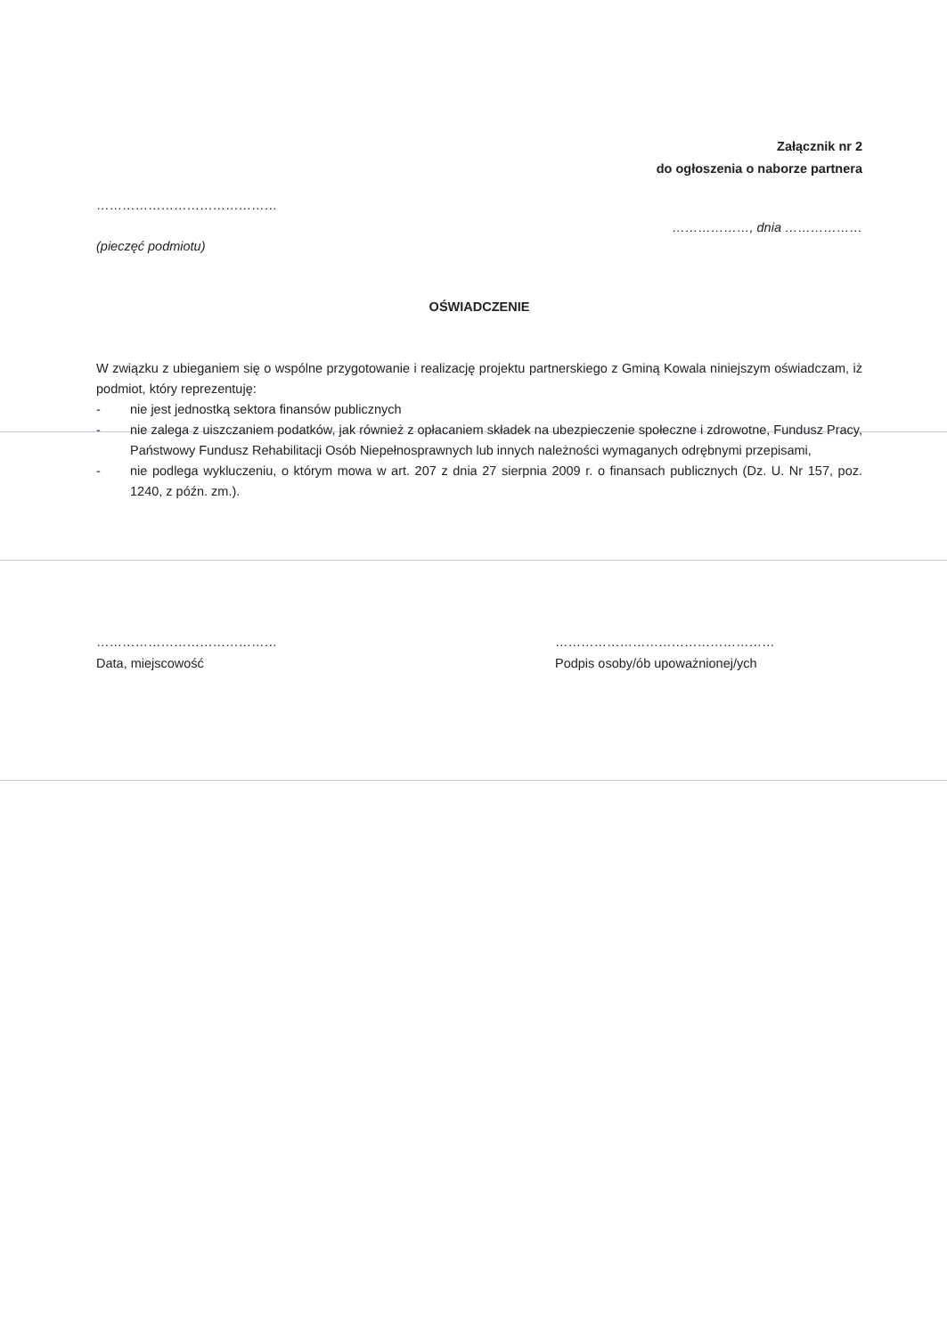Załącznik nr 2
do ogłoszenia o naborze partnera
……………………………………
………………, dnia ………………
(pieczęć podmiotu)
OŚWIADCZENIE
W związku z ubieganiem się o wspólne przygotowanie i realizację projektu partnerskiego z Gminą Kowala niniejszym oświadczam, iż podmiot, który reprezentuję:
- nie jest jednostką sektora finansów publicznych
- nie zalega z uiszczaniem podatków, jak również z opłacaniem składek na ubezpieczenie społeczne i zdrowotne, Fundusz Pracy, Państwowy Fundusz Rehabilitacji Osób Niepełnosprawnych lub innych należności wymaganych odrębnymi przepisami,
- nie podlega wykluczeniu, o którym mowa w art. 207 z dnia 27 sierpnia 2009 r. o finansach publicznych (Dz. U. Nr 157, poz. 1240, z późn. zm.).
……………………………………
Data, miejscowość
……………………………………………
Podpis osoby/ób upoważnionej/ych